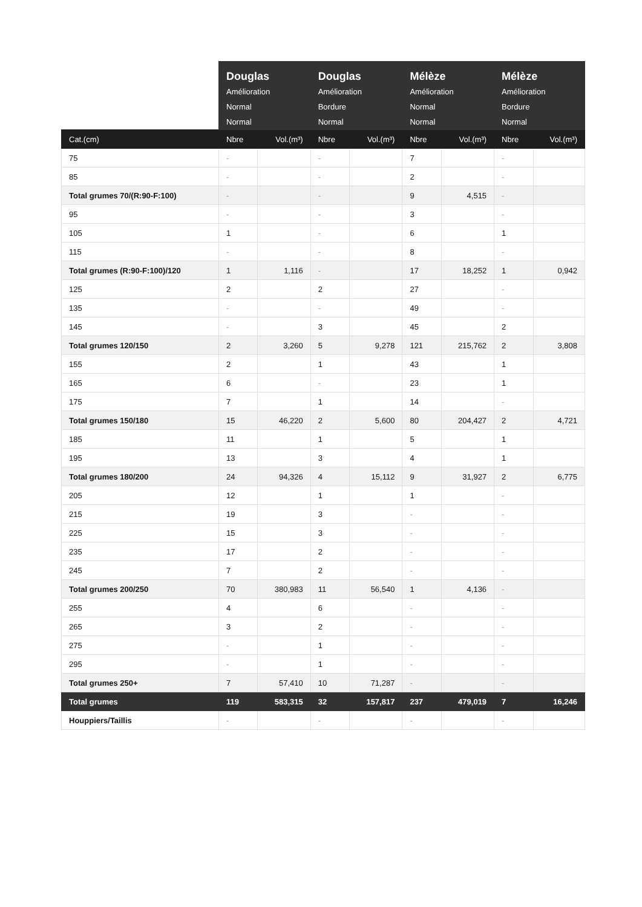| | Douglas Amélioration Normal Normal | | Douglas Amélioration Bordure Normal | | Mélèze Amélioration Normal Normal | | Mélèze Amélioration Bordure Normal | |
| --- | --- | --- | --- | --- | --- | --- | --- | --- |
| Cat.(cm) | Nbre | Vol.(m³) | Nbre | Vol.(m³) | Nbre | Vol.(m³) | Nbre | Vol.(m³) |
| 75 | - | | - | | 7 | | - | |
| 85 | - | | - | | 2 | | - | |
| Total grumes 70/(R:90-F:100) | - | | - | | 9 | 4,515 | - | |
| 95 | - | | - | | 3 | | - | |
| 105 | 1 | | - | | 6 | | 1 | |
| 115 | - | | - | | 8 | | - | |
| Total grumes (R:90-F:100)/120 | 1 | 1,116 | - | | 17 | 18,252 | 1 | 0,942 |
| 125 | 2 | | 2 | | 27 | | - | |
| 135 | - | | - | | 49 | | - | |
| 145 | - | | 3 | | 45 | | 2 | |
| Total grumes 120/150 | 2 | 3,260 | 5 | 9,278 | 121 | 215,762 | 2 | 3,808 |
| 155 | 2 | | 1 | | 43 | | 1 | |
| 165 | 6 | | - | | 23 | | 1 | |
| 175 | 7 | | 1 | | 14 | | - | |
| Total grumes 150/180 | 15 | 46,220 | 2 | 5,600 | 80 | 204,427 | 2 | 4,721 |
| 185 | 11 | | 1 | | 5 | | 1 | |
| 195 | 13 | | 3 | | 4 | | 1 | |
| Total grumes 180/200 | 24 | 94,326 | 4 | 15,112 | 9 | 31,927 | 2 | 6,775 |
| 205 | 12 | | 1 | | 1 | | - | |
| 215 | 19 | | 3 | | - | | - | |
| 225 | 15 | | 3 | | - | | - | |
| 235 | 17 | | 2 | | - | | - | |
| 245 | 7 | | 2 | | - | | - | |
| Total grumes 200/250 | 70 | 380,983 | 11 | 56,540 | 1 | 4,136 | - | |
| 255 | 4 | | 6 | | - | | - | |
| 265 | 3 | | 2 | | - | | - | |
| 275 | - | | 1 | | - | | - | |
| 295 | - | | 1 | | - | | - | |
| Total grumes 250+ | 7 | 57,410 | 10 | 71,287 | - | | - | |
| Total grumes | 119 | 583,315 | 32 | 157,817 | 237 | 479,019 | 7 | 16,246 |
| Houppiers/Taillis | - | | - | | - | | - | |